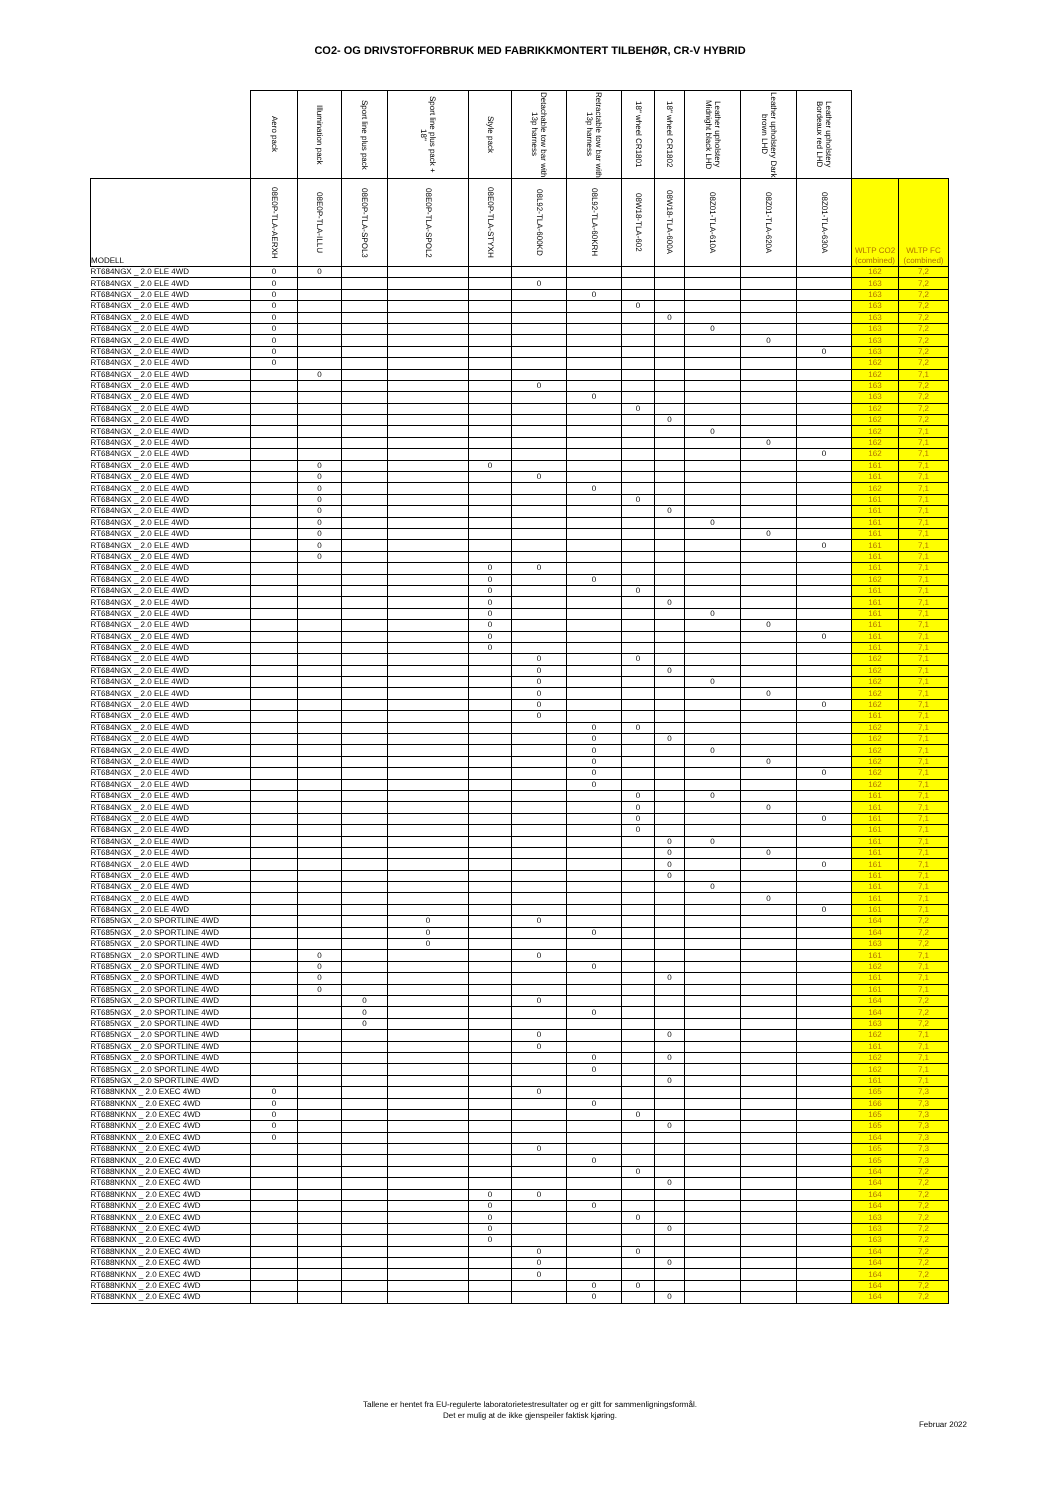CO2- OG DRIVSTOFFORBRUK MED FABRIKKMONTERT TILBEHØR, CR-V HYBRID
| | Aero pack | Illumination pack | Sport line plus pack | Sport line plus pack + 18" | Style pack | Detachable tow bar with 13p harness | Retractable tow bar with 13p harness | 18" wheel CR1801 | 18" wheel CR1802 | Leather upholstery Midnight black LHD | Leather upholstery Dark brown LHD | Leather upholstery Bordeaux red LHD | | |
| --- | --- | --- | --- | --- | --- | --- | --- | --- | --- | --- | --- | --- | --- | --- |
| MODELL | 08E0P-TLA-AERXH | 08E0P-TLA-ILLU | 08E0P-TLA-SPOL3 | 08E0P-TLA-SPOL2 | 08E0P-TLA-STYXH | 08L92-TLA-600KD | 08L92-TLA-60KRH | 08W18-TLA-602 | 08W18-TLA-600A | 08Z01-TLA-610A | 08Z01-TLA-620A | 08Z01-TLA-630A | WLTP CO2 (combined) | WLTP FC (combined) |
| RT684NGX _ 2.0 ELE 4WD | 0 | 0 | | | | | | | | | | | 162 | 7,2 |
| RT684NGX _ 2.0 ELE 4WD | 0 | | | | | 0 | | | | | | | 163 | 7,2 |
| RT684NGX _ 2.0 ELE 4WD | 0 | | | | | | 0 | | | | | | 163 | 7,2 |
| RT684NGX _ 2.0 ELE 4WD | 0 | | | | | | | 0 | | | | | 163 | 7,2 |
| RT684NGX _ 2.0 ELE 4WD | 0 | | | | | | | | 0 | | | | 163 | 7,2 |
| RT684NGX _ 2.0 ELE 4WD | 0 | | | | | | | | | 0 | | | 163 | 7,2 |
| RT684NGX _ 2.0 ELE 4WD | 0 | | | | | | | | | | 0 | | 163 | 7,2 |
| RT684NGX _ 2.0 ELE 4WD | 0 | | | | | | | | | | | 0 | 163 | 7,2 |
| RT684NGX _ 2.0 ELE 4WD | 0 | | | | | | | | | | | | 162 | 7,2 |
| RT684NGX _ 2.0 ELE 4WD | | 0 | | | | | | | | | | | 162 | 7,1 |
| RT684NGX _ 2.0 ELE 4WD | | | | | | 0 | | | | | | | 163 | 7,2 |
| RT684NGX _ 2.0 ELE 4WD | | | | | | | 0 | | | | | | 163 | 7,2 |
| RT684NGX _ 2.0 ELE 4WD | | | | | | | | 0 | | | | | 162 | 7,2 |
| RT684NGX _ 2.0 ELE 4WD | | | | | | | | | 0 | | | | 162 | 7,2 |
| RT684NGX _ 2.0 ELE 4WD | | | | | | | | | | 0 | | | 162 | 7,1 |
| RT684NGX _ 2.0 ELE 4WD | | | | | | | | | | | 0 | | 162 | 7,1 |
| RT684NGX _ 2.0 ELE 4WD | | | | | | | | | | | | 0 | 162 | 7,1 |
| RT684NGX _ 2.0 ELE 4WD | | 0 | | | 0 | | | | | | | | 161 | 7,1 |
| RT684NGX _ 2.0 ELE 4WD | | 0 | | | | 0 | | | | | | | 161 | 7,1 |
| RT684NGX _ 2.0 ELE 4WD | | 0 | | | | | 0 | | | | | | 162 | 7,1 |
| RT684NGX _ 2.0 ELE 4WD | | 0 | | | | | | 0 | | | | | 161 | 7,1 |
| RT684NGX _ 2.0 ELE 4WD | | 0 | | | | | | | 0 | | | | 161 | 7,1 |
| RT684NGX _ 2.0 ELE 4WD | | 0 | | | | | | | | 0 | | | 161 | 7,1 |
| RT684NGX _ 2.0 ELE 4WD | | 0 | | | | | | | | | 0 | | 161 | 7,1 |
| RT684NGX _ 2.0 ELE 4WD | | 0 | | | | | | | | | | 0 | 161 | 7,1 |
| RT684NGX _ 2.0 ELE 4WD | | 0 | | | | | | | | | | | 161 | 7,1 |
| RT684NGX _ 2.0 ELE 4WD | | | | | 0 | 0 | | | | | | | 161 | 7,1 |
| RT684NGX _ 2.0 ELE 4WD | | | | | 0 | | 0 | | | | | | 162 | 7,1 |
| RT684NGX _ 2.0 ELE 4WD | | | | | 0 | | | 0 | | | | | 161 | 7,1 |
| RT684NGX _ 2.0 ELE 4WD | | | | | 0 | | | | 0 | | | | 161 | 7,1 |
| RT684NGX _ 2.0 ELE 4WD | | | | | 0 | | | | | 0 | | | 161 | 7,1 |
| RT684NGX _ 2.0 ELE 4WD | | | | | 0 | | | | | | 0 | | 161 | 7,1 |
| RT684NGX _ 2.0 ELE 4WD | | | | | 0 | | | | | | | 0 | 161 | 7,1 |
| RT684NGX _ 2.0 ELE 4WD | | | | | 0 | | | | | | | | 161 | 7,1 |
| RT684NGX _ 2.0 ELE 4WD | | | | | | 0 | | 0 | | | | | 162 | 7,1 |
| RT684NGX _ 2.0 ELE 4WD | | | | | | 0 | | | 0 | | | | 162 | 7,1 |
| RT684NGX _ 2.0 ELE 4WD | | | | | | 0 | | | | 0 | | | 162 | 7,1 |
| RT684NGX _ 2.0 ELE 4WD | | | | | | 0 | | | | | 0 | | 162 | 7,1 |
| RT684NGX _ 2.0 ELE 4WD | | | | | | 0 | | | | | | 0 | 162 | 7,1 |
| RT684NGX _ 2.0 ELE 4WD | | | | | | 0 | | | | | | | 161 | 7,1 |
| RT684NGX _ 2.0 ELE 4WD | | | | | | | 0 | 0 | | | | | 162 | 7,1 |
| RT684NGX _ 2.0 ELE 4WD | | | | | | | 0 | | 0 | | | | 162 | 7,1 |
| RT684NGX _ 2.0 ELE 4WD | | | | | | | 0 | | | 0 | | | 162 | 7,1 |
| RT684NGX _ 2.0 ELE 4WD | | | | | | | 0 | | | | 0 | | 162 | 7,1 |
| RT684NGX _ 2.0 ELE 4WD | | | | | | | 0 | | | | | 0 | 162 | 7,1 |
| RT684NGX _ 2.0 ELE 4WD | | | | | | | 0 | | | | | | 162 | 7,1 |
| RT684NGX _ 2.0 ELE 4WD | | | | | | | | 0 | | 0 | | | 161 | 7,1 |
| RT684NGX _ 2.0 ELE 4WD | | | | | | | | 0 | | | 0 | | 161 | 7,1 |
| RT684NGX _ 2.0 ELE 4WD | | | | | | | | 0 | | | | 0 | 161 | 7,1 |
| RT684NGX _ 2.0 ELE 4WD | | | | | | | | 0 | | | | | 161 | 7,1 |
| RT684NGX _ 2.0 ELE 4WD | | | | | | | | | 0 | 0 | | | 161 | 7,1 |
| RT684NGX _ 2.0 ELE 4WD | | | | | | | | | 0 | | 0 | | 161 | 7,1 |
| RT684NGX _ 2.0 ELE 4WD | | | | | | | | | 0 | | | 0 | 161 | 7,1 |
| RT684NGX _ 2.0 ELE 4WD | | | | | | | | | 0 | | | | 161 | 7,1 |
| RT684NGX _ 2.0 ELE 4WD | | | | | | | | | | 0 | | | 161 | 7,1 |
| RT684NGX _ 2.0 ELE 4WD | | | | | | | | | | | 0 | | 161 | 7,1 |
| RT684NGX _ 2.0 ELE 4WD | | | | | | | | | | | | 0 | 161 | 7,1 |
| RT685NGX _ 2.0 SPORTLINE 4WD | | | | 0 | | 0 | | | | | | | 164 | 7,2 |
| RT685NGX _ 2.0 SPORTLINE 4WD | | | | 0 | | | 0 | | | | | | 164 | 7,2 |
| RT685NGX _ 2.0 SPORTLINE 4WD | | | | 0 | | | | | | | | | 163 | 7,2 |
| RT685NGX _ 2.0 SPORTLINE 4WD | | 0 | | | | 0 | | | | | | | 161 | 7,1 |
| RT685NGX _ 2.0 SPORTLINE 4WD | | 0 | | | | | 0 | | | | | | 162 | 7,1 |
| RT685NGX _ 2.0 SPORTLINE 4WD | | 0 | | | | | | | 0 | | | | 161 | 7,1 |
| RT685NGX _ 2.0 SPORTLINE 4WD | | 0 | | | | | | | | | | | 161 | 7,1 |
| RT685NGX _ 2.0 SPORTLINE 4WD | | | 0 | | | 0 | | | | | | | 164 | 7,2 |
| RT685NGX _ 2.0 SPORTLINE 4WD | | | 0 | | | | 0 | | | | | | 164 | 7,2 |
| RT685NGX _ 2.0 SPORTLINE 4WD | | | 0 | | | | | | | | | | 163 | 7,2 |
| RT685NGX _ 2.0 SPORTLINE 4WD | | | | | | 0 | | | 0 | | | | 162 | 7,1 |
| RT685NGX _ 2.0 SPORTLINE 4WD | | | | | | 0 | | | | | | | 161 | 7,1 |
| RT685NGX _ 2.0 SPORTLINE 4WD | | | | | | | 0 | | 0 | | | | 162 | 7,1 |
| RT685NGX _ 2.0 SPORTLINE 4WD | | | | | | | 0 | | | | | | 162 | 7,1 |
| RT685NGX _ 2.0 SPORTLINE 4WD | | | | | | | | | 0 | | | | 161 | 7,1 |
| RT688NKNX _ 2.0 EXEC 4WD | 0 | | | | | 0 | | | | | | | 165 | 7,3 |
| RT688NKNX _ 2.0 EXEC 4WD | 0 | | | | | | 0 | | | | | | 166 | 7,3 |
| RT688NKNX _ 2.0 EXEC 4WD | 0 | | | | | | | 0 | | | | | 165 | 7,3 |
| RT688NKNX _ 2.0 EXEC 4WD | 0 | | | | | | | | 0 | | | | 165 | 7,3 |
| RT688NKNX _ 2.0 EXEC 4WD | 0 | | | | | | | | | | | | 164 | 7,3 |
| RT688NKNX _ 2.0 EXEC 4WD | | | | | | 0 | | | | | | | 165 | 7,3 |
| RT688NKNX _ 2.0 EXEC 4WD | | | | | | | 0 | | | | | | 165 | 7,3 |
| RT688NKNX _ 2.0 EXEC 4WD | | | | | | | | 0 | | | | | 164 | 7,2 |
| RT688NKNX _ 2.0 EXEC 4WD | | | | | | | | | 0 | | | | 164 | 7,2 |
| RT688NKNX _ 2.0 EXEC 4WD | | | | | 0 | 0 | | | | | | | 164 | 7,2 |
| RT688NKNX _ 2.0 EXEC 4WD | | | | | 0 | | 0 | | | | | | 164 | 7,2 |
| RT688NKNX _ 2.0 EXEC 4WD | | | | | 0 | | | 0 | | | | | 163 | 7,2 |
| RT688NKNX _ 2.0 EXEC 4WD | | | | | 0 | | | | 0 | | | | 163 | 7,2 |
| RT688NKNX _ 2.0 EXEC 4WD | | | | | 0 | | | | | | | | 163 | 7,2 |
| RT688NKNX _ 2.0 EXEC 4WD | | | | | | 0 | | 0 | | | | | 164 | 7,2 |
| RT688NKNX _ 2.0 EXEC 4WD | | | | | | 0 | | | 0 | | | | 164 | 7,2 |
| RT688NKNX _ 2.0 EXEC 4WD | | | | | | 0 | | | | | | | 164 | 7,2 |
| RT688NKNX _ 2.0 EXEC 4WD | | | | | | | 0 | 0 | | | | | 164 | 7,2 |
| RT688NKNX _ 2.0 EXEC 4WD | | | | | | | 0 | | 0 | | | | 164 | 7,2 |
Tallene er hentet fra EU-regulerte laboratorietestresultater og er gitt for sammenligningsformål.
Det er mulig at de ikke gjenspeiler faktisk kjøring.
Februar 2022